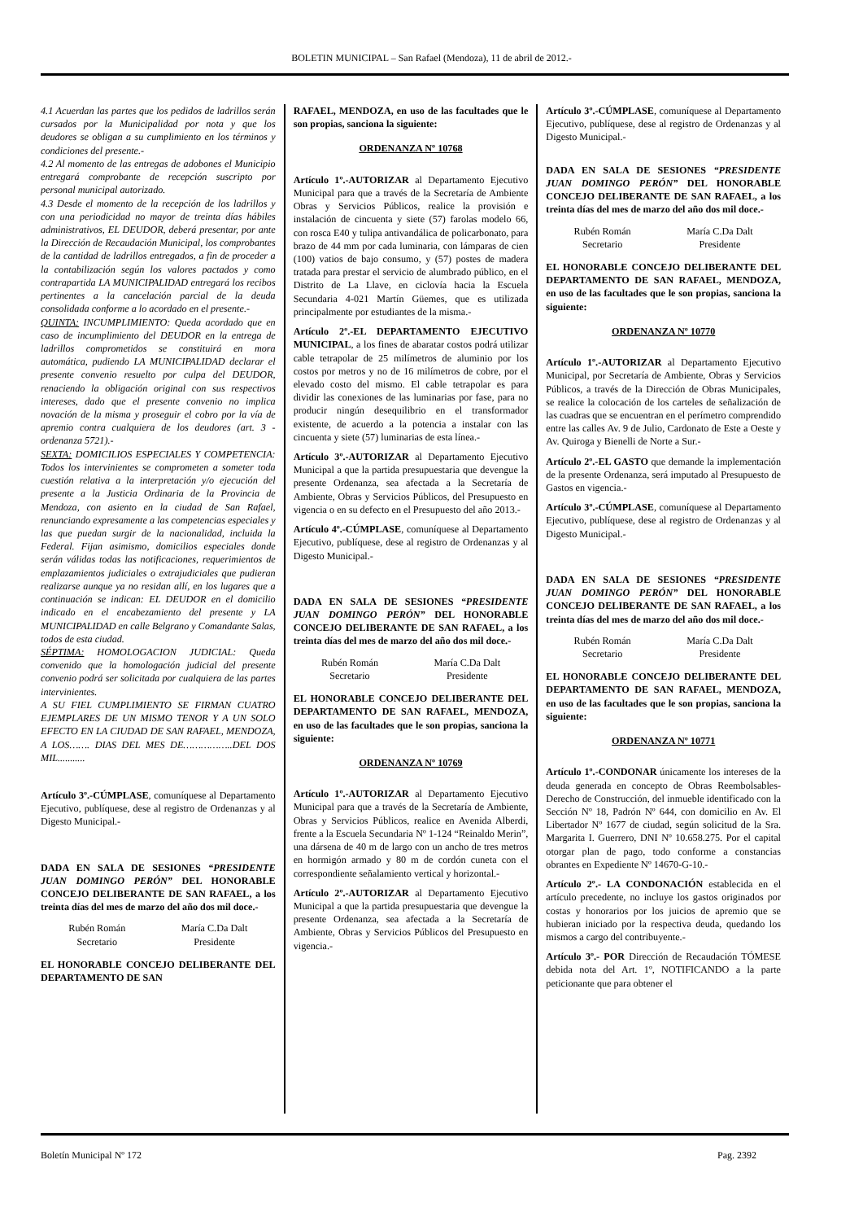BOLETIN MUNICIPAL – San Rafael (Mendoza), 11 de abril de 2012.-
4.1 Acuerdan las partes que los pedidos de ladrillos serán cursados por la Municipalidad por nota y que los deudores se obligan a su cumplimiento en los términos y condiciones del presente.-
4.2 Al momento de las entregas de adobones el Municipio entregará comprobante de recepción suscripto por personal municipal autorizado.
4.3 Desde el momento de la recepción de los ladrillos y con una periodicidad no mayor de treinta días hábiles administrativos, EL DEUDOR, deberá presentar, por ante la Dirección de Recaudación Municipal, los comprobantes de la cantidad de ladrillos entregados, a fin de proceder a la contabilización según los valores pactados y como contrapartida LA MUNICIPALIDAD entregará los recibos pertinentes a la cancelación parcial de la deuda consolidada conforme a lo acordado en el presente.-
QUINTA: INCUMPLIMIENTO: Queda acordado que en caso de incumplimiento del DEUDOR en la entrega de ladrillos comprometidos se constituirá en mora automática, pudiendo LA MUNICIPALIDAD declarar el presente convenio resuelto por culpa del DEUDOR, renaciendo la obligación original con sus respectivos intereses, dado que el presente convenio no implica novación de la misma y proseguir el cobro por la vía de apremio contra cualquiera de los deudores (art. 3 - ordenanza 5721).-
SEXTA: DOMICILIOS ESPECIALES Y COMPETENCIA: Todos los intervinientes se comprometen a someter toda cuestión relativa a la interpretación y/o ejecución del presente a la Justicia Ordinaria de la Provincia de Mendoza, con asiento en la ciudad de San Rafael, renunciando expresamente a las competencias especiales y las que puedan surgir de la nacionalidad, incluida la Federal. Fijan asimismo, domicilios especiales donde serán válidas todas las notificaciones, requerimientos de emplazamientos judiciales o extrajudiciales que pudieran realizarse aunque ya no residan allí, en los lugares que a continuación se indican: EL DEUDOR en el domicilio indicado en el encabezamiento del presente y LA MUNICIPALIDAD en calle Belgrano y Comandante Salas, todos de esta ciudad.
SÉPTIMA: HOMOLOGACION JUDICIAL: Queda convenido que la homologación judicial del presente convenio podrá ser solicitada por cualquiera de las partes intervinientes.
A SU FIEL CUMPLIMIENTO SE FIRMAN CUATRO EJEMPLARES DE UN MISMO TENOR Y A UN SOLO EFECTO EN LA CIUDAD DE SAN RAFAEL, MENDOZA, A LOS……. DIAS DEL MES DE……………..DEL DOS MIL...........
Artículo 3º.-CÚMPLASE, comuníquese al Departamento Ejecutivo, publíquese, dese al registro de Ordenanzas y al Digesto Municipal.-
DADA EN SALA DE SESIONES “PRESIDENTE JUAN DOMINGO PERÓN” DEL HONORABLE CONCEJO DELIBERANTE DE SAN RAFAEL, a los treinta días del mes de marzo del año dos mil doce.-
Rubén Román
Secretario
María C.Da Dalt
Presidente
EL HONORABLE CONCEJO DELIBERANTE DEL DEPARTAMENTO DE SAN
RAFAEL, MENDOZA, en uso de las facultades que le son propias, sanciona la siguiente:
ORDENANZA Nº 10768
Artículo 1º.-AUTORIZAR al Departamento Ejecutivo Municipal para que a través de la Secretaría de Ambiente Obras y Servicios Públicos, realice la provisión e instalación de cincuenta y siete (57) farolas modelo 66, con rosca E40 y tulipa antivandálica de policarbonato, para brazo de 44 mm por cada luminaria, con lámparas de cien (100) vatios de bajo consumo, y (57) postes de madera tratada para prestar el servicio de alumbrado público, en el Distrito de La Llave, en ciclovía hacia la Escuela Secundaria 4-021 Martín Güemes, que es utilizada principalmente por estudiantes de la misma.-
Artículo 2º.-EL DEPARTAMENTO EJECUTIVO MUNICIPAL, a los fines de abaratar costos podrá utilizar cable tetrapolar de 25 milímetros de aluminio por los costos por metros y no de 16 milímetros de cobre, por el elevado costo del mismo. El cable tetrapolar es para dividir las conexiones de las luminarias por fase, para no producir ningún desequilibrio en el transformador existente, de acuerdo a la potencia a instalar con las cincuenta y siete (57) luminarias de esta línea.-
Artículo 3º.-AUTORIZAR al Departamento Ejecutivo Municipal a que la partida presupuestaria que devengue la presente Ordenanza, sea afectada a la Secretaría de Ambiente, Obras y Servicios Públicos, del Presupuesto en vigencia o en su defecto en el Presupuesto del año 2013.-
Artículo 4º.-CÚMPLASE, comuníquese al Departamento Ejecutivo, publíquese, dese al registro de Ordenanzas y al Digesto Municipal.-
DADA EN SALA DE SESIONES “PRESIDENTE JUAN DOMINGO PERÓN” DEL HONORABLE CONCEJO DELIBERANTE DE SAN RAFAEL, a los treinta días del mes de marzo del año dos mil doce.-
Rubén Román
Secretario
María C.Da Dalt
Presidente
EL HONORABLE CONCEJO DELIBERANTE DEL DEPARTAMENTO DE SAN RAFAEL, MENDOZA, en uso de las facultades que le son propias, sanciona la siguiente:
ORDENANZA Nº 10769
Artículo 1º.-AUTORIZAR al Departamento Ejecutivo Municipal para que a través de la Secretaría de Ambiente, Obras y Servicios Públicos, realice en Avenida Alberdi, frente a la Escuela Secundaria Nº 1-124 “Reinaldo Merin”, una dársena de 40 m de largo con un ancho de tres metros en hormigón armado y 80 m de cordón cuneta con el correspondiente señalamiento vertical y horizontal.-
Artículo 2º.-AUTORIZAR al Departamento Ejecutivo Municipal a que la partida presupuestaria que devengue la presente Ordenanza, sea afectada a la Secretaría de Ambiente, Obras y Servicios Públicos del Presupuesto en vigencia.-
Artículo 3º.-CÚMPLASE, comuníquese al Departamento Ejecutivo, publíquese, dese al registro de Ordenanzas y al Digesto Municipal.-
DADA EN SALA DE SESIONES “PRESIDENTE JUAN DOMINGO PERÓN” DEL HONORABLE CONCEJO DELIBERANTE DE SAN RAFAEL, a los treinta días del mes de marzo del año dos mil doce.-
Rubén Román
Secretario
María C.Da Dalt
Presidente
EL HONORABLE CONCEJO DELIBERANTE DEL DEPARTAMENTO DE SAN RAFAEL, MENDOZA, en uso de las facultades que le son propias, sanciona la siguiente:
ORDENANZA Nº 10770
Artículo 1º.-AUTORIZAR al Departamento Ejecutivo Municipal, por Secretaría de Ambiente, Obras y Servicios Públicos, a través de la Dirección de Obras Municipales, se realice la colocación de los carteles de señalización de las cuadras que se encuentran en el perímetro comprendido entre las calles Av. 9 de Julio, Cardonato de Este a Oeste y Av. Quiroga y Bienelli de Norte a Sur.-
Artículo 2º.-EL GASTO que demande la implementación de la presente Ordenanza, será imputado al Presupuesto de Gastos en vigencia.-
Artículo 3º.-CÚMPLASE, comuníquese al Departamento Ejecutivo, publíquese, dese al registro de Ordenanzas y al Digesto Municipal.-
DADA EN SALA DE SESIONES “PRESIDENTE JUAN DOMINGO PERÓN” DEL HONORABLE CONCEJO DELIBERANTE DE SAN RAFAEL, a los treinta días del mes de marzo del año dos mil doce.-
Rubén Román
Secretario
María C.Da Dalt
Presidente
EL HONORABLE CONCEJO DELIBERANTE DEL DEPARTAMENTO DE SAN RAFAEL, MENDOZA, en uso de las facultades que le son propias, sanciona la siguiente:
ORDENANZA Nº 10771
Artículo 1º.-CONDONAR únicamente los intereses de la deuda generada en concepto de Obras Reembolsables- Derecho de Construcción, del inmueble identificado con la Sección Nº 18, Padrón Nº 644, con domicilio en Av. El Libertador Nº 1677 de ciudad, según solicitud de la Sra. Margarita I. Guerrero, DNI Nº 10.658.275. Por el capital otorgar plan de pago, todo conforme a constancias obrantes en Expediente Nº 14670-G-10.-
Artículo 2º.- LA CONDONACIÓN establecida en el artículo precedente, no incluye los gastos originados por costas y honorarios por los juicios de apremio que se hubieran iniciado por la respectiva deuda, quedando los mismos a cargo del contribuyente.-
Artículo 3º.- POR Dirección de Recaudación TÓMESE debida nota del Art. 1º, NOTIFICANDO a la parte peticionante que para obtener el
Boletín Municipal Nº 172 Pag. 2392